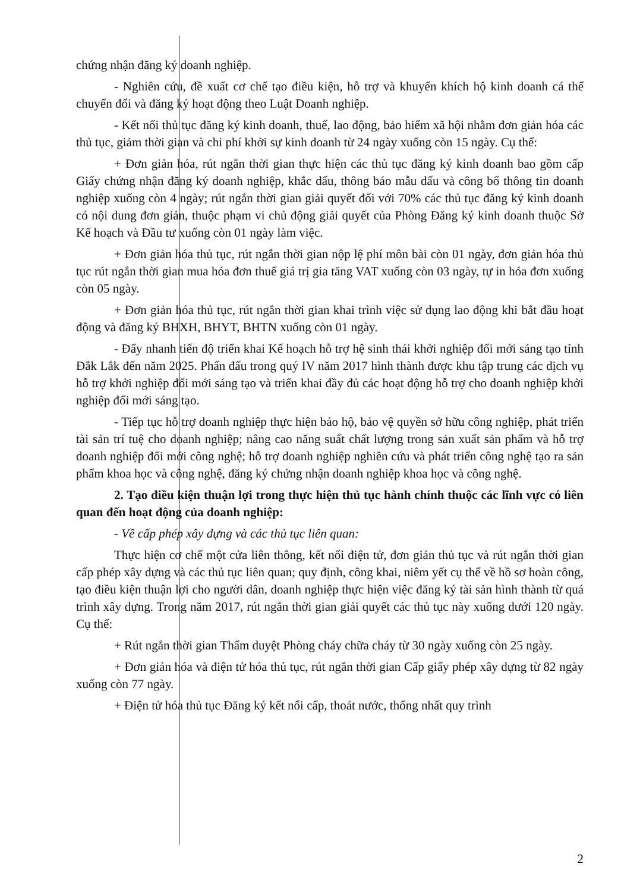chứng nhận đăng ký doanh nghiệp.
- Nghiên cứu, đề xuất cơ chế tạo điều kiện, hỗ trợ và khuyến khích hộ kinh doanh cá thể chuyển đổi và đăng ký hoạt động theo Luật Doanh nghiệp.
- Kết nối thủ tục đăng ký kinh doanh, thuế, lao động, bảo hiểm xã hội nhằm đơn giản hóa các thủ tục, giảm thời gian và chi phí khởi sự kinh doanh từ 24 ngày xuống còn 15 ngày. Cụ thể:
+ Đơn giản hóa, rút ngắn thời gian thực hiện các thủ tục đăng ký kinh doanh bao gồm cấp Giấy chứng nhận đăng ký doanh nghiệp, khắc dấu, thông báo mẫu dấu và công bố thông tin doanh nghiệp xuống còn 4 ngày; rút ngắn thời gian giải quyết đối với 70% các thủ tục đăng ký kinh doanh có nội dung đơn giản, thuộc phạm vi chủ động giải quyết của Phòng Đăng ký kinh doanh thuộc Sở Kế hoạch và Đầu tư xuống còn 01 ngày làm việc.
+ Đơn giản hóa thủ tục, rút ngắn thời gian nộp lệ phí môn bài còn 01 ngày, đơn giản hóa thủ tục rút ngắn thời gian mua hóa đơn thuế giá trị gia tăng VAT xuống còn 03 ngày, tự in hóa đơn xuống còn 05 ngày.
+ Đơn giản hóa thủ tục, rút ngắn thời gian khai trình việc sử dụng lao động khi bắt đầu hoạt động và đăng ký BHXH, BHYT, BHTN xuống còn 01 ngày.
- Đẩy nhanh tiến độ triển khai Kế hoạch hỗ trợ hệ sinh thái khởi nghiệp đổi mới sáng tạo tỉnh Đắk Lắk đến năm 2025. Phấn đấu trong quý IV năm 2017 hình thành được khu tập trung các dịch vụ hỗ trợ khởi nghiệp đổi mới sáng tạo và triển khai đầy đủ các hoạt động hỗ trợ cho doanh nghiệp khởi nghiệp đổi mới sáng tạo.
- Tiếp tục hỗ trợ doanh nghiệp thực hiện bảo hộ, bảo vệ quyền sở hữu công nghiệp, phát triển tài sản trí tuệ cho doanh nghiệp; nâng cao năng suất chất lượng trong sản xuất sản phẩm và hỗ trợ doanh nghiệp đổi mới công nghệ; hỗ trợ doanh nghiệp nghiên cứu và phát triển công nghệ tạo ra sản phẩm khoa học và công nghệ, đăng ký chứng nhận doanh nghiệp khoa học và công nghệ.
2. Tạo điều kiện thuận lợi trong thực hiện thủ tục hành chính thuộc các lĩnh vực có liên quan đến hoạt động của doanh nghiệp:
- Về cấp phép xây dựng và các thủ tục liên quan:
Thực hiện cơ chế một cửa liên thông, kết nối điện tử, đơn giản thủ tục và rút ngắn thời gian cấp phép xây dựng và các thủ tục liên quan; quy định, công khai, niêm yết cụ thể về hồ sơ hoàn công, tạo điều kiện thuận lợi cho người dân, doanh nghiệp thực hiện việc đăng ký tài sản hình thành từ quá trình xây dựng. Trong năm 2017, rút ngắn thời gian giải quyết các thủ tục này xuống dưới 120 ngày. Cụ thể:
+ Rút ngắn thời gian Thẩm duyệt Phòng cháy chữa cháy từ 30 ngày xuống còn 25 ngày.
+ Đơn giản hóa và điện tử hóa thủ tục, rút ngắn thời gian Cấp giấy phép xây dựng từ 82 ngày xuống còn 77 ngày.
+ Điện tử hóa thủ tục Đăng ký kết nối cấp, thoát nước, thống nhất quy trình
2